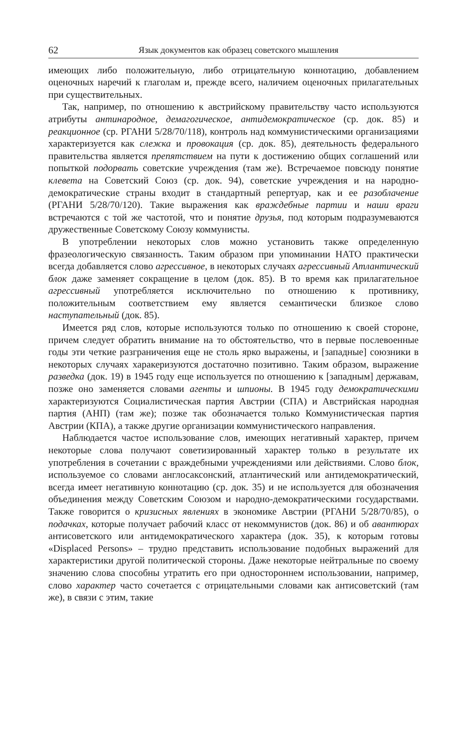62 Язык документов как образец советского мышления
имеющих либо положительную, либо отрицательную коннотацию, добавлением оценочных наречий к глаголам и, прежде всего, наличием оценочных прилагательных при существительных.
Так, например, по отношению к австрийскому правительству часто используются атрибуты антинародное, демагогическое, антидемократическое (ср. док. 85) и реакционное (ср. РГАНИ 5/28/70/118), контроль над коммунистическими организациями характеризуется как слежка и провокация (ср. док. 85), деятельность федерального правительства является препятствием на пути к достижению общих соглашений или попыткой подорвать советские учреждения (там же). Встречаемое повсюду понятие клевета на Советский Союз (ср. док. 94), советские учреждения и на народно-демократические страны входит в стандартный репертуар, как и ее разоблачение (РГАНИ 5/28/70/120). Такие выражения как враждебные партии и наши враги встречаются с той же частотой, что и понятие друзья, под которым подразумеваются дружественные Советскому Союзу коммунисты.
В употреблении некоторых слов можно установить также определенную фразеологическую связанность. Таким образом при упоминании НАТО практически всегда добавляется слово агрессивное, в некоторых случаях агрессивный Атлантический блок даже заменяет сокращение в целом (док. 85). В то время как прилагательное агрессивный употребляется исключительно по отношению к противнику, положительным соответствием ему является семантически близкое слово наступательный (док. 85).
Имеется ряд слов, которые используются только по отношению к своей стороне, причем следует обратить внимание на то обстоятельство, что в первые послевоенные годы эти четкие разграничения еще не столь ярко выражены, и [западные] союзники в некоторых случаях харакеризуются достаточно позитивно. Таким образом, выражение разведка (док. 19) в 1945 году еще используется по отношению к [западным] державам, позже оно заменяется словами агенты и шпионы. В 1945 году демократическими характеризуются Социалистическая партия Австрии (СПА) и Австрийская народная партия (АНП) (там же); позже так обозначается только Коммунистическая партия Австрии (КПА), а также другие организации коммунистического направления.
Наблюдается частое использование слов, имеющих негативный характер, причем некоторые слова получают советизированный характер только в результате их употребления в сочетании с враждебными учреждениями или действиями. Слово блок, используемое со словами англосаксонский, атлантический или антидемократический, всегда имеет негативную коннотацию (ср. док. 35) и не используется для обозначения объединения между Советским Союзом и народно-демократическими государствами. Также говорится о кризисных явлениях в экономике Австрии (РГАНИ 5/28/70/85), о подачках, которые получает рабочий класс от некоммунистов (док. 86) и об авантюрах антисоветского или антидемократического характера (док. 35), к которым готовы «Displaced Persons» – трудно представить использование подобных выражений для характеристики другой политической стороны. Даже некоторые нейтральные по своему значению слова способны утратить его при одностороннем использовании, например, слово характер часто сочетается с отрицательными словами как антисоветский (там же), в связи с этим, такие